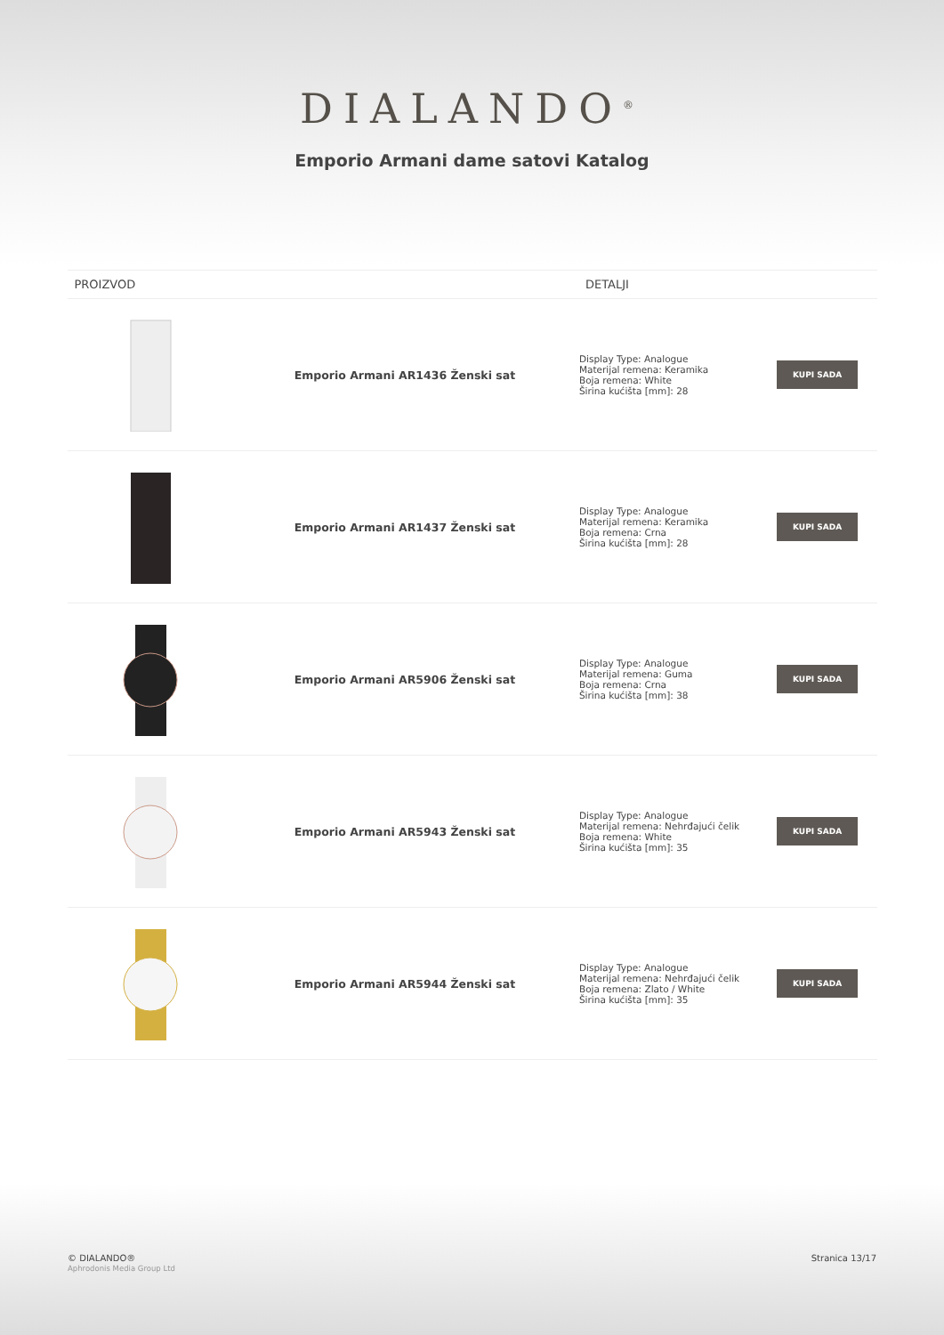DIALANDO<sup>®</sup>
Emporio Armani dame satovi Katalog
| PROIZVOD | | DETALJI | |
| --- | --- | --- | --- |
| | Emporio Armani AR1436 Ženski sat | Display Type: Analogue Materijal remena: Keramika Boja remena: White Širina kućišta [mm]: 28 | KUPI SADA |
| | Emporio Armani AR1437 Ženski sat | Display Type: Analogue Materijal remena: Keramika Boja remena: Crna Širina kućišta [mm]: 28 | KUPI SADA |
| | Emporio Armani AR5906 Ženski sat | Display Type: Analogue Materijal remena: Guma Boja remena: Crna Širina kućišta [mm]: 38 | KUPI SADA |
| | Emporio Armani AR5943 Ženski sat | Display Type: Analogue Materijal remena: Nehrđajući čelik Boja remena: White Širina kućišta [mm]: 35 | KUPI SADA |
| | Emporio Armani AR5944 Ženski sat | Display Type: Analogue Materijal remena: Nehrđajući čelik Boja remena: Zlato / White Širina kućišta [mm]: 35 | KUPI SADA |
© DIALANDO®
Aphrodonis Media Group Ltd
Stranica 13/17